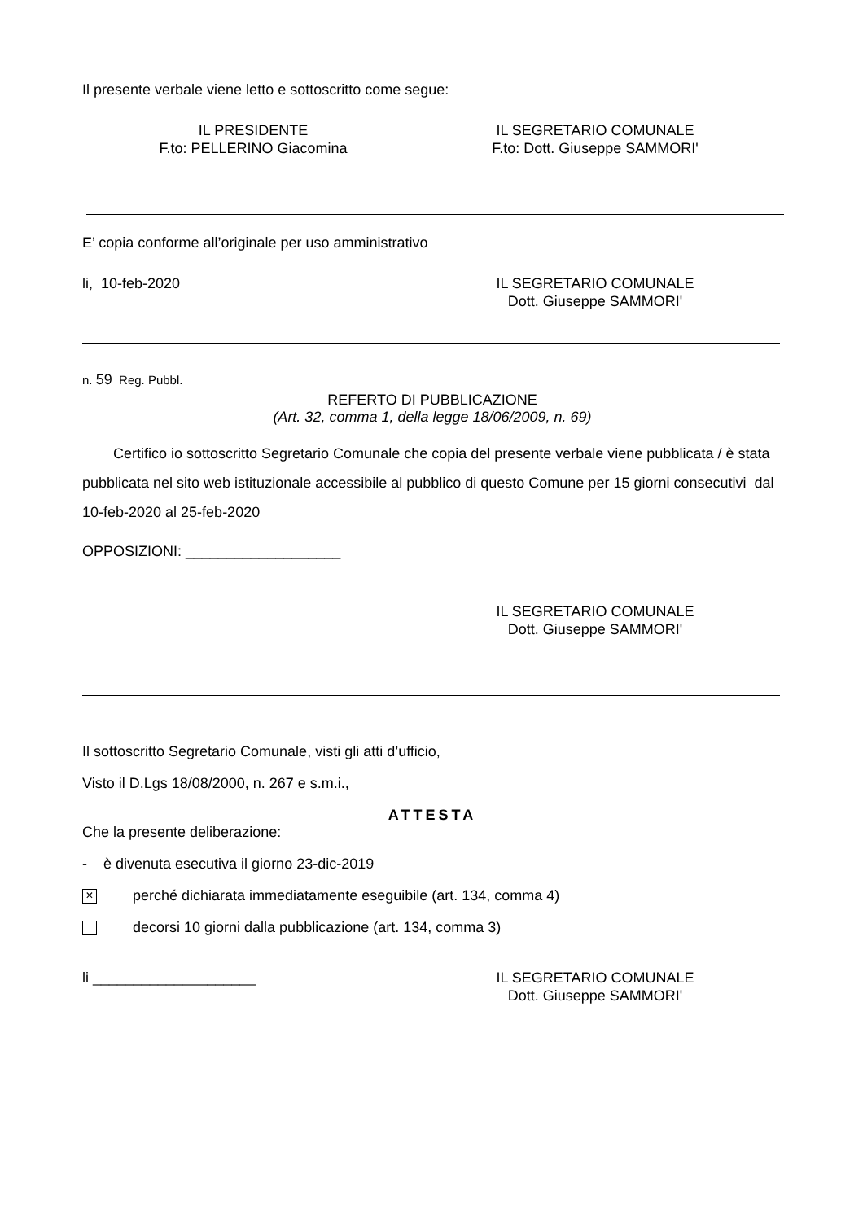Il presente verbale viene letto e sottoscritto come segue:
IL PRESIDENTE
F.to: PELLERINO Giacomina
IL SEGRETARIO COMUNALE
F.to: Dott. Giuseppe SAMMORI'
E’ copia conforme all’originale per uso amministrativo
li, 10-feb-2020 IL SEGRETARIO COMUNALE
Dott. Giuseppe SAMMORI'
n. 59 Reg. Pubbl.
REFERTO DI PUBBLICAZIONE
(Art. 32, comma 1, della legge 18/06/2009, n. 69)
Certifico io sottoscritto Segretario Comunale che copia del presente verbale viene pubblicata / è stata pubblicata nel sito web istituzionale accessibile al pubblico di questo Comune per 15 giorni consecutivi dal 10-feb-2020 al 25-feb-2020
OPPOSIZIONI: ___________________
IL SEGRETARIO COMUNALE
Dott. Giuseppe SAMMORI'
Il sottoscritto Segretario Comunale, visti gli atti d’ufficio,
Visto il D.Lgs 18/08/2000, n. 267 e s.m.i.,
ATTESTA
Che la presente deliberazione:
- è divenuta esecutiva il giorno 23-dic-2019
× perché dichiarata immediatamente eseguibile (art. 134, comma 4)
decorsi 10 giorni dalla pubblicazione (art. 134, comma 3)
li ____________________ IL SEGRETARIO COMUNALE
Dott. Giuseppe SAMMORI'